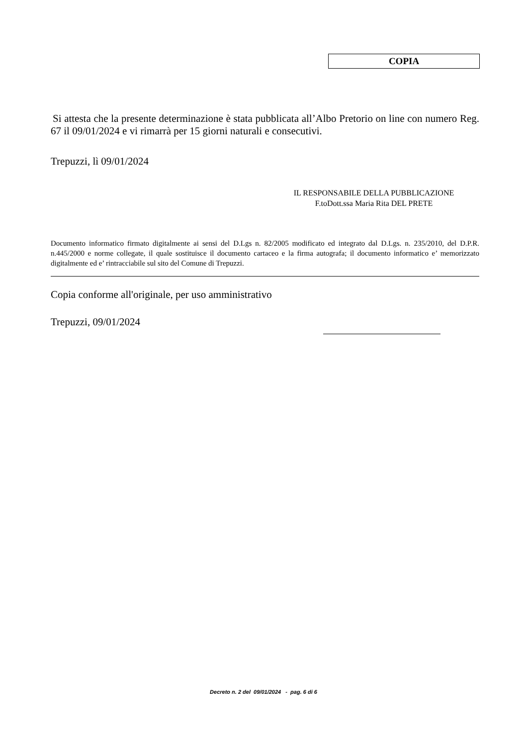COPIA
Si attesta che la presente determinazione è stata pubblicata all’Albo Pretorio on line con numero Reg. 67 il 09/01/2024 e vi rimarrà per 15 giorni naturali e consecutivi.
Trepuzzi, lì 09/01/2024
IL RESPONSABILE DELLA PUBBLICAZIONE
F.toDott.ssa Maria Rita DEL PRETE
Documento informatico firmato digitalmente ai sensi del D.Lgs n. 82/2005 modificato ed integrato dal D.Lgs. n. 235/2010, del D.P.R. n.445/2000 e norme collegate, il quale sostituisce il documento cartaceo e la firma autografa; il documento informatico e’ memorizzato digitalmente ed e’ rintracciabile sul sito del Comune di Trepuzzi.
Copia conforme all'originale, per uso amministrativo
Trepuzzi, 09/01/2024
Decreto n. 2 del 09/01/2024 - pag. 6 di 6